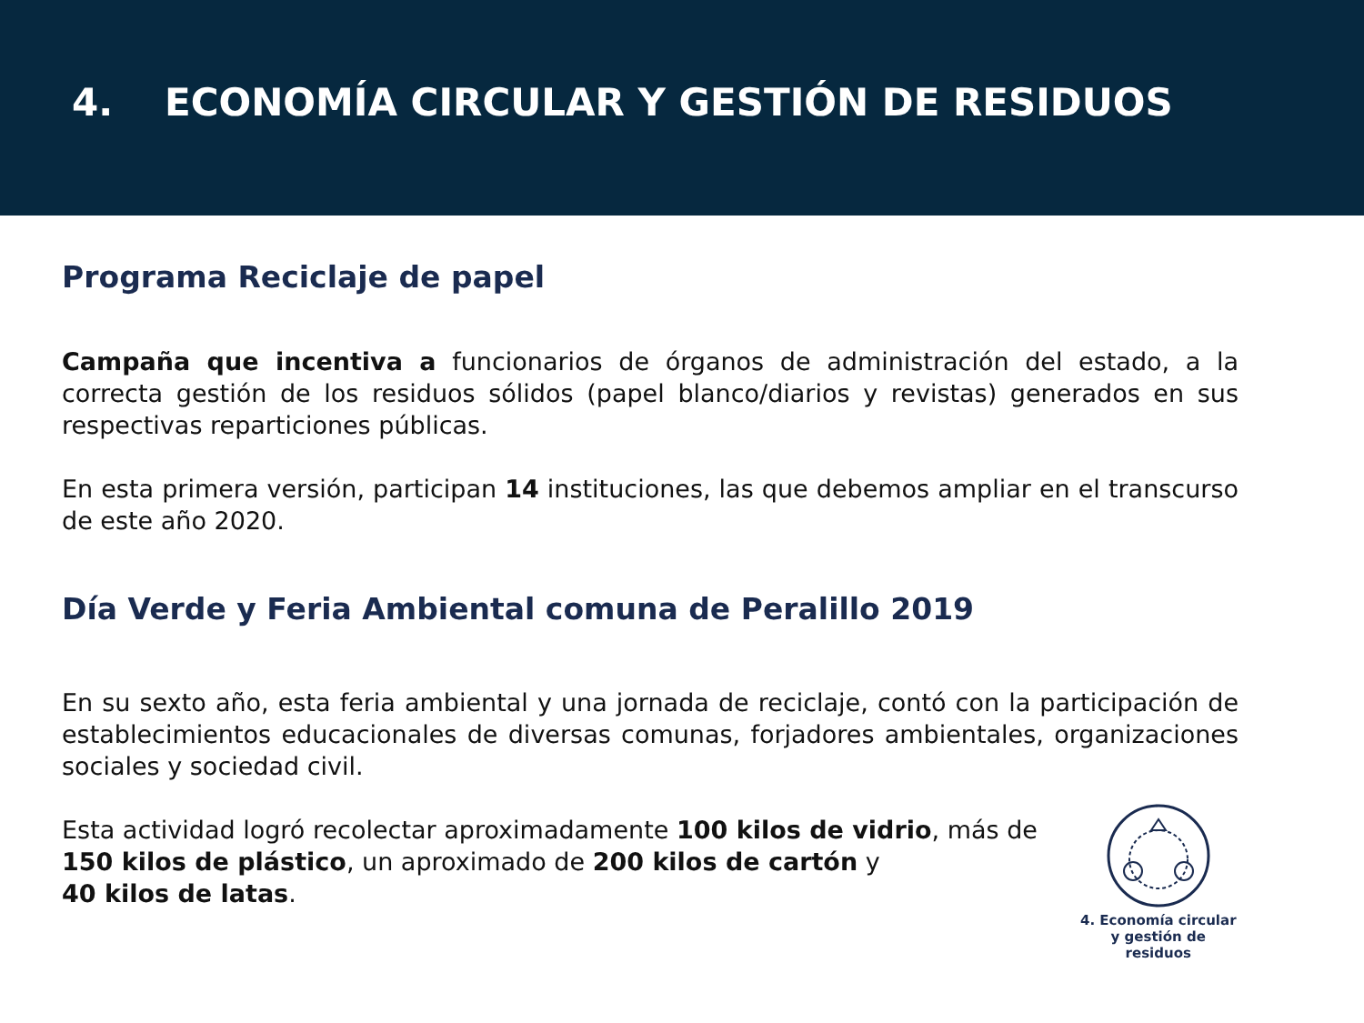4. ECONOMÍA CIRCULAR Y GESTIÓN DE RESIDUOS
Programa Reciclaje de papel
Campaña que incentiva a funcionarios de órganos de administración del estado, a la correcta gestión de los residuos sólidos (papel blanco/diarios y revistas) generados en sus respectivas reparticiones públicas.
En esta primera versión, participan 14 instituciones, las que debemos ampliar en el transcurso de este año 2020.
Día Verde y Feria Ambiental comuna de Peralillo 2019
En su sexto año, esta feria ambiental y una jornada de reciclaje, contó con la participación de establecimientos educacionales de diversas comunas, forjadores ambientales, organizaciones sociales y sociedad civil.
Esta actividad logró recolectar aproximadamente 100 kilos de vidrio, más de 150 kilos de plástico, un aproximado de 200 kilos de cartón y
40 kilos de latas.
4. Economía circular
y gestión de residuos